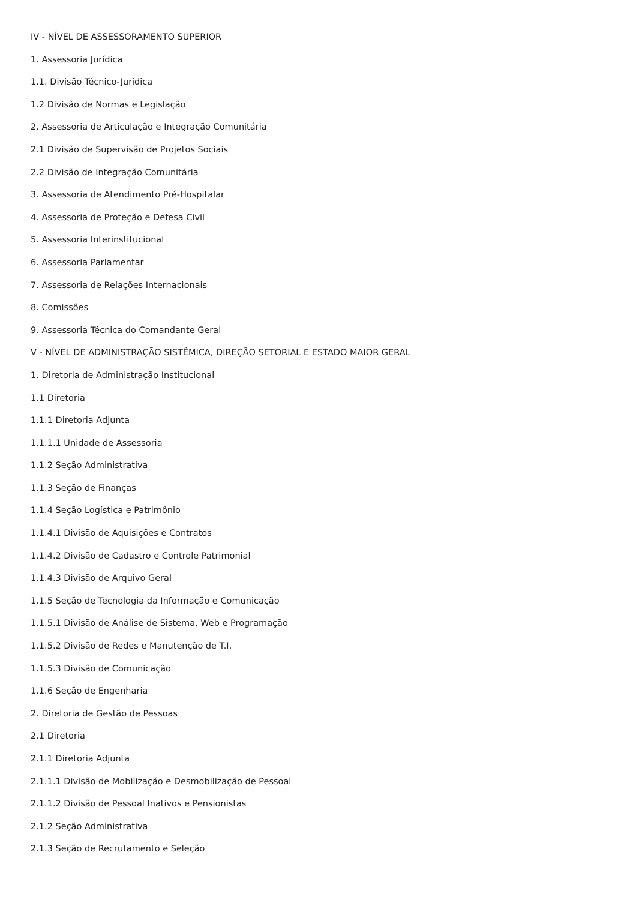IV - NÍVEL DE ASSESSORAMENTO SUPERIOR
1. Assessoria Jurídica
1.1. Divisão Técnico-Jurídica
1.2 Divisão de Normas e Legislação
2. Assessoria de Articulação e Integração Comunitária
2.1 Divisão de Supervisão de Projetos Sociais
2.2 Divisão de Integração Comunitária
3. Assessoria de Atendimento Pré-Hospitalar
4. Assessoria de Proteção e Defesa Civil
5. Assessoria Interinstitucional
6. Assessoria Parlamentar
7. Assessoria de Relações Internacionais
8. Comissões
9. Assessoria Técnica do Comandante Geral
V - NÍVEL DE ADMINISTRAÇÃO SISTÊMICA, DIREÇÃO SETORIAL E ESTADO MAIOR GERAL
1. Diretoria de Administração Institucional
1.1 Diretoria
1.1.1 Diretoria Adjunta
1.1.1.1 Unidade de Assessoria
1.1.2 Seção Administrativa
1.1.3 Seção de Finanças
1.1.4 Seção Logística e Patrimônio
1.1.4.1 Divisão de Aquisições e Contratos
1.1.4.2 Divisão de Cadastro e Controle Patrimonial
1.1.4.3 Divisão de Arquivo Geral
1.1.5 Seção de Tecnologia da Informação e Comunicação
1.1.5.1 Divisão de Análise de Sistema, Web e Programação
1.1.5.2 Divisão de Redes e Manutenção de T.I.
1.1.5.3 Divisão de Comunicação
1.1.6 Seção de Engenharia
2. Diretoria de Gestão de Pessoas
2.1 Diretoria
2.1.1 Diretoria Adjunta
2.1.1.1 Divisão de Mobilização e Desmobilização de Pessoal
2.1.1.2 Divisão de Pessoal Inativos e Pensionistas
2.1.2 Seção Administrativa
2.1.3 Seção de Recrutamento e Seleção